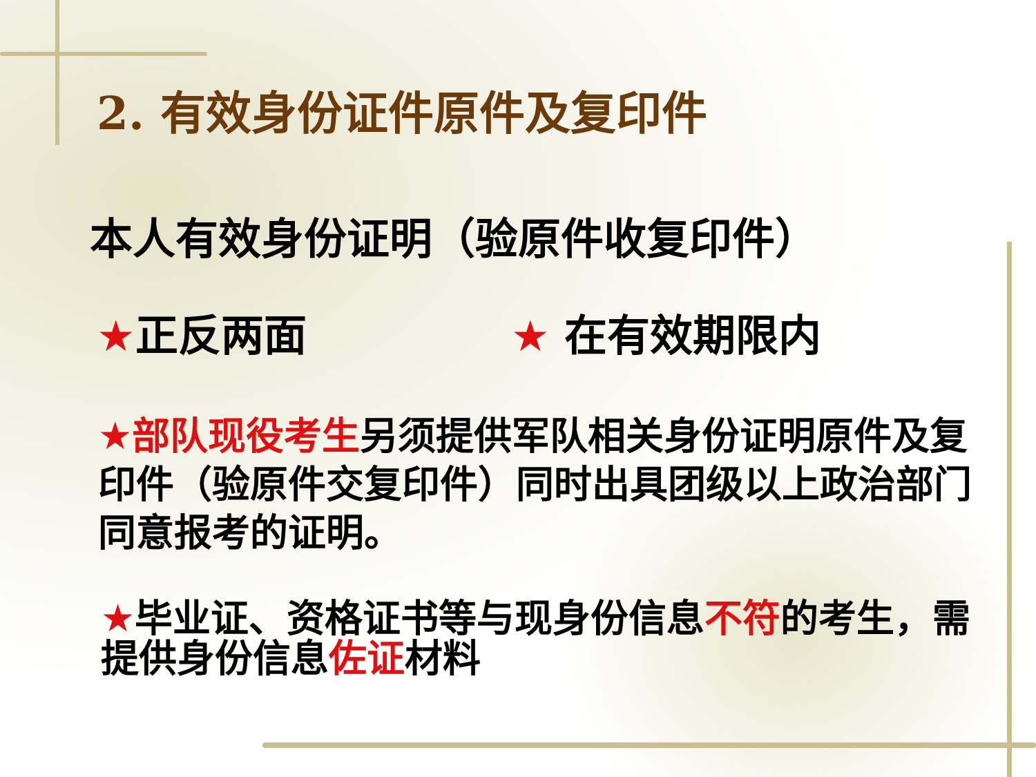2. 有效身份证件原件及复印件
本人有效身份证明（验原件收复印件）
★正反两面 ★ 在有效期限内
★部队现役考生另须提供军队相关身份证明原件及复印件（验原件交复印件）同时出具团级以上政治部门同意报考的证明。
★毕业证、资格证书等与现身份信息不符的考生，需提供身份信息佐证材料